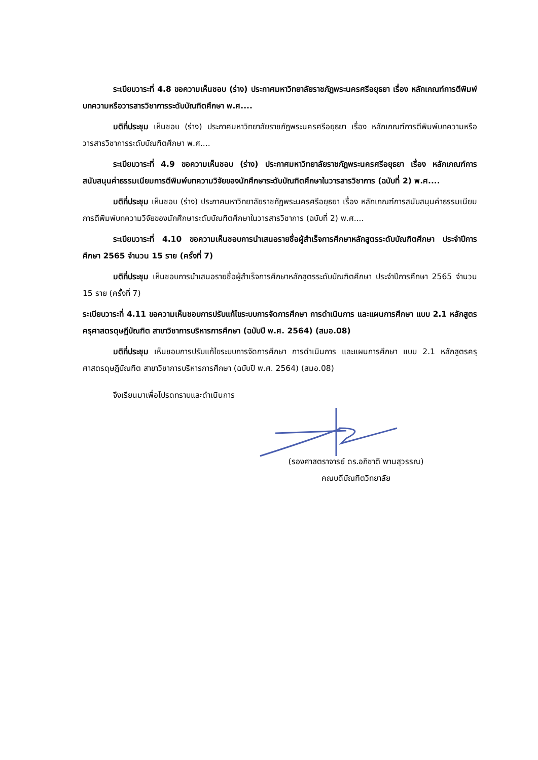ระเบียบวาระที่ 4.8 ขอความเห็นชอบ (ร่าง) ประกาศมหาวิทยาลัยราชภัฏพระนครศรีอยุธยา เรื่อง หลักเกณฑ์การตีพิมพ์บทความหรือวารสารวิชาการระดับบัณฑิตศึกษา พ.ศ....
มติที่ประชุม เห็นชอบ (ร่าง) ประกาศมหาวิทยาลัยราชภัฏพระนครศรีอยุธยา เรื่อง หลักเกณฑ์การตีพิมพ์บทความหรือวารสารวิชาการระดับบัณฑิตศึกษา พ.ศ....
ระเบียบวาระที่ 4.9 ขอความเห็นชอบ (ร่าง) ประกาศมหาวิทยาลัยราชภัฏพระนครศรีอยุธยา เรื่อง หลักเกณฑ์การสนับสนุนค่าธรรมเนียมการตีพิมพ์บทความวิจัยของนักศึกษาระดับบัณฑิตศึกษาในวารสารวิชาการ (ฉบับที่ 2) พ.ศ....
มติที่ประชุม เห็นชอบ (ร่าง) ประกาศมหาวิทยาลัยราชภัฏพระนครศรีอยุธยา เรื่อง หลักเกณฑ์การสนับสนุนค่าธรรมเนียมการตีพิมพ์บทความวิจัยของนักศึกษาระดับบัณฑิตศึกษาในวารสารวิชาการ (ฉบับที่ 2) พ.ศ....
ระเบียบวาระที่ 4.10 ขอความเห็นชอบการนำเสนอรายชื่อผู้สำเร็จการศึกษาหลักสูตรระดับบัณฑิตศึกษา ประจำปีการศึกษา 2565 จำนวน 15 ราย (ครั้งที่ 7)
มติที่ประชุม เห็นชอบการนำเสนอรายชื่อผู้สำเร็จการศึกษาหลักสูตรระดับบัณฑิตศึกษา ประจำปีการศึกษา 2565 จำนวน 15 ราย (ครั้งที่ 7)
ระเบียบวาระที่ 4.11 ขอความเห็นชอบการปรับแก้ไขระบบการจัดการศึกษา การดำเนินการ และแผนการศึกษา แบบ 2.1 หลักสูตรครุศาสตรดุษฎีบัณฑิต สาขาวิชาการบริหารการศึกษา (ฉบับปี พ.ศ. 2564) (สมอ.08)
มติที่ประชุม เห็นชอบการปรับแก้ไขระบบการจัดการศึกษา การดำเนินการ และแผนการศึกษา แบบ 2.1 หลักสูตรครุศาสตรดุษฎีบัณฑิต สาขาวิชาการบริหารการศึกษา (ฉบับปี พ.ศ. 2564) (สมอ.08)
จึงเรียนมาเพื่อโปรดทราบและดำเนินการ
(รองศาสตราจารย์ ดร.อภิชาติ พานสุวรรณ)
คณบดีบัณฑิตวิทยาลัย